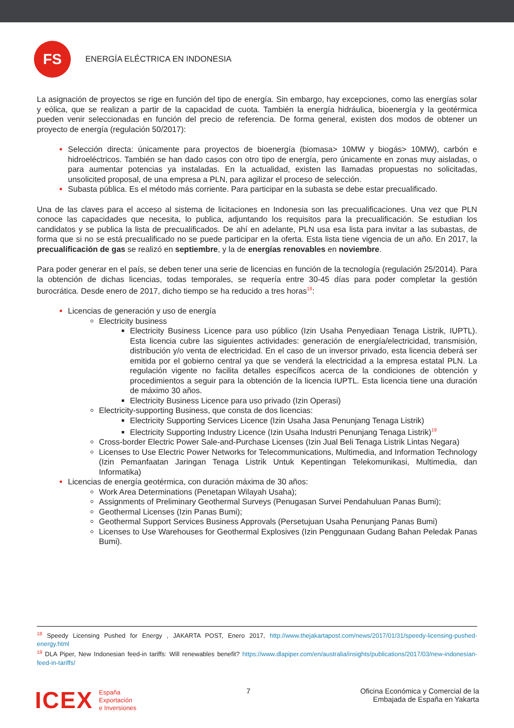FS
ENERGÍA ELÉCTRICA EN INDONESIA
La asignación de proyectos se rige en función del tipo de energía. Sin embargo, hay excepciones, como las energías solar y eólica, que se realizan a partir de la capacidad de cuota. También la energía hidráulica, bioenergía y la geotérmica pueden venir seleccionadas en función del precio de referencia. De forma general, existen dos modos de obtener un proyecto de energía (regulación 50/2017):
Selección directa: únicamente para proyectos de bioenergía (biomasa> 10MW y biogás> 10MW), carbón e hidroeléctricos. También se han dado casos con otro tipo de energía, pero únicamente en zonas muy aisladas, o para aumentar potencias ya instaladas. En la actualidad, existen las llamadas propuestas no solicitadas, unsolicited proposal, de una empresa a PLN, para agilizar el proceso de selección.
Subasta pública. Es el método más corriente. Para participar en la subasta se debe estar precualificado.
Una de las claves para el acceso al sistema de licitaciones en Indonesia son las precualificaciones. Una vez que PLN conoce las capacidades que necesita, lo publica, adjuntando los requisitos para la precualificación. Se estudian los candidatos y se publica la lista de precualificados. De ahí en adelante, PLN usa esa lista para invitar a las subastas, de forma que si no se está precualificado no se puede participar en la oferta. Esta lista tiene vigencia de un año. En 2017, la precualificación de gas se realizó en septiembre, y la de energías renovables en noviembre.
Para poder generar en el país, se deben tener una serie de licencias en función de la tecnología (regulación 25/2014). Para la obtención de dichas licencias, todas temporales, se requería entre 30-45 días para poder completar la gestión burocrática. Desde enero de 2017, dicho tiempo se ha reducido a tres horas<sup>18</sup>:
Licencias de generación y uso de energía
Electricity business
Electricity Business Licence para uso público (Izin Usaha Penyediaan Tenaga Listrik, IUPTL). Esta licencia cubre las siguientes actividades: generación de energía/electricidad, transmisión, distribución y/o venta de electricidad. En el caso de un inversor privado, esta licencia deberá ser emitida por el gobierno central ya que se venderá la electricidad a la empresa estatal PLN. La regulación vigente no facilita detalles específicos acerca de la condiciones de obtención y procedimientos a seguir para la obtención de la licencia IUPTL. Esta licencia tiene una duración de máximo 30 años.
Electricity Business Licence para uso privado (Izin Operasi)
Electricity-supporting Business, que consta de dos licencias:
Electricity Supporting Services Licence (Izin Usaha Jasa Penunjang Tenaga Listrik)
Electricity Supporting Industry Licence (Izin Usaha Industri Penunjang Tenaga Listrik)<sup>19</sup>
Cross-border Electric Power Sale-and-Purchase Licenses (Izin Jual Beli Tenaga Listrik Lintas Negara)
Licenses to Use Electric Power Networks for Telecommunications, Multimedia, and Information Technology (Izin Pemanfaatan Jaringan Tenaga Listrik Untuk Kepentingan Telekomunikasi, Multimedia, dan Informatika)
Licencias de energía geotérmica, con duración máxima de 30 años:
Work Area Determinations (Penetapan Wilayah Usaha);
Assignments of Preliminary Geothermal Surveys (Penugasan Survei Pendahuluan Panas Bumi);
Geothermal Licenses (Izin Panas Bumi);
Geothermal Support Services Business Approvals (Persetujuan Usaha Penunjang Panas Bumi)
Licenses to Use Warehouses for Geothermal Explosives (Izin Penggunaan Gudang Bahan Peledak Panas Bumi).
<sup>18</sup> Speedy Licensing Pushed for Energy , JAKARTA POST, Enero 2017, http://www.thejakartapost.com/news/2017/01/31/speedy-licensing-pushed-energy.html
<sup>19</sup> DLA Piper, New Indonesian feed-in tariffs: Will renewables benefit? https://www.dlapiper.com/en/australia/insights/publications/2017/03/new-indonesian-feed-in-tariffs/
ICEX España
Exportación
e Inversiones
7 Oficina Económica y Comercial de la
Embajada de España en Yakarta